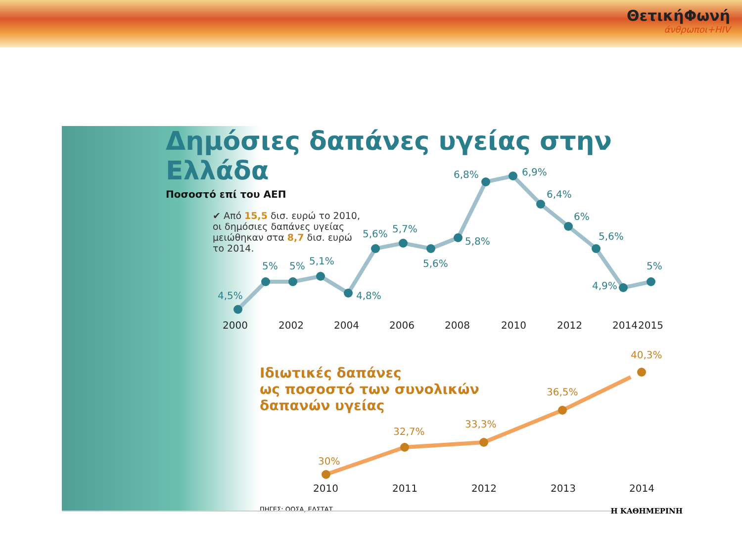ΘετικήΦωνή
άνθρωποι+HIV
Δημόσιες δαπάνες υγείας στην Ελλάδα
Ποσοστό επί του ΑΕΠ
✔ Από 15,5 δισ. ευρώ το 2010, οι δημόσιες δαπάνες υγείας μειώθηκαν στα 8,7 δισ. ευρώ το 2014.
Ιδιωτικές δαπάνες
ως ποσοστό των συνολικών
δαπανών υγείας
ΠΗΓΕΣ: ΟΟΣΑ, ΕΛΣΤΑΤ
4,5%
5%
5%
5,1%
4,8%
5,6%
5,7%
5,6%
5,8%
6,8%
6,9%
6,4%
6%
5,6%
4,9%
5%
2000
2002
2004
2006
2008
2010
2012
2014
2015
2010
2011
2012
2013
2014
30%
32,7%
33,3%
36,5%
40,3%
Η ΚΑΘΗΜΕΡΙΝΗ